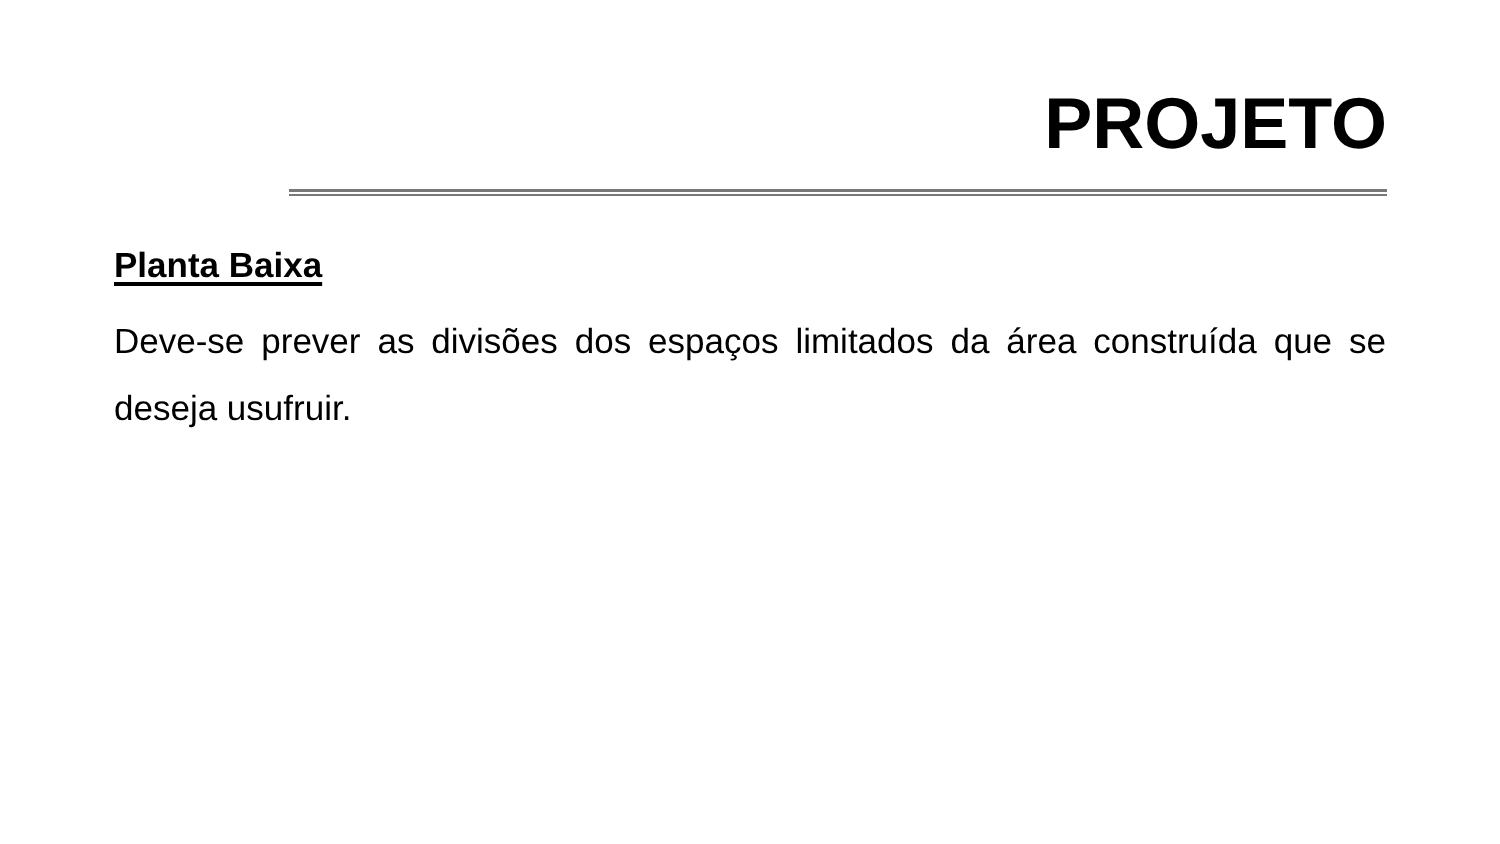PROJETO
Planta Baixa
Deve-se prever as divisões dos espaços limitados da área construída que se deseja usufruir.